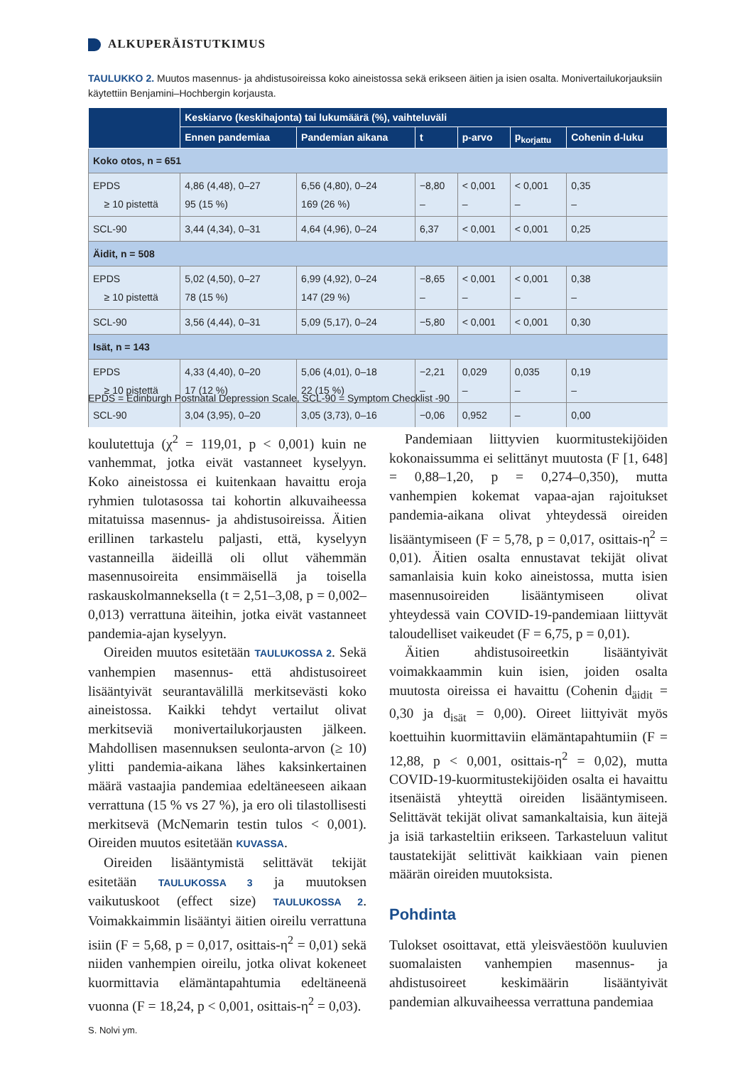ALKUPERÄISTUTKIMUS
TAULUKKO 2. Muutos masennus- ja ahdistusoireissa koko aineistossa sekä erikseen äitien ja isien osalta. Monivertailukorjauksiin käytettiin Benjamini–Hochbergin korjausta.
| | Keskiarvo (keskihajonta) tai lukumäärä (%), vaihteluväli | | | | | |
| --- | --- | --- | --- | --- | --- | --- |
| | Ennen pandemiaa | Pandemian aikana | t | p-arvo | p<sub>korjattu</sub> | Cohenin d-luku |
| Koko otos, n = 651 | | | | | | |
| EPDS ≥ 10 pistettä | 4,86 (4,48), 0–27 95 (15 %) | 6,56 (4,80), 0–24 169 (26 %) | −8,80 – | < 0,001 – | < 0,001 – | 0,35 – |
| SCL-90 | 3,44 (4,34), 0–31 | 4,64 (4,96), 0–24 | 6,37 | < 0,001 | < 0,001 | 0,25 |
| Äidit, n = 508 | | | | | | |
| EPDS ≥ 10 pistettä | 5,02 (4,50), 0–27 78 (15 %) | 6,99 (4,92), 0–24 147 (29 %) | −8,65 – | < 0,001 – | < 0,001 – | 0,38 – |
| SCL-90 | 3,56 (4,44), 0–31 | 5,09 (5,17), 0–24 | −5,80 | < 0,001 | < 0,001 | 0,30 |
| Isät, n = 143 | | | | | | |
| EPDS ≥ 10 pistettä | 4,33 (4,40), 0–20 17 (12 %) | 5,06 (4,01), 0–18 22 (15 %) | −2,21 – | 0,029 – | 0,035 – | 0,19 – |
| SCL-90 | 3,04 (3,95), 0–20 | 3,05 (3,73), 0–16 | −0,06 | 0,952 | – | 0,00 |
EPDS = Edinburgh Postnatal Depression Scale, SCL-90 = Symptom Checklist -90
koulutettuja (χ<sup>2</sup> = 119,01, p < 0,001) kuin ne vanhemmat, jotka eivät vastanneet kyselyyn. Koko aineistossa ei kuitenkaan havaittu eroja ryhmien tulotasossa tai kohortin alkuvaiheessa mitatuissa masennus- ja ahdistusoireissa. Äitien erillinen tarkastelu paljasti, että, kyselyyn vastanneilla äideillä oli ollut vähemmän masennusoireita ensimmäisellä ja toisella raskauskolmanneksella (t = 2,51–3,08, p = 0,002–0,013) verrattuna äiteihin, jotka eivät vastanneet pandemia-ajan kyselyyn.
Oireiden muutos esitetään TAULUKOSSA 2. Sekä vanhempien masennus- että ahdistusoireet lisääntyivät seurantavälillä merkitsevästi koko aineistossa. Kaikki tehdyt vertailut olivat merkitseviä monivertailukorjausten jälkeen. Mahdollisen masennuksen seulonta-arvon (≥ 10) ylitti pandemia-aikana lähes kaksinkertainen määrä vastaajia pandemiaa edeltäneeseen aikaan verrattuna (15 % vs 27 %), ja ero oli tilastollisesti merkitsevä (McNemarin testin tulos < 0,001). Oireiden muutos esitetään KUVASSA.
Oireiden lisääntymistä selittävät tekijät esitetään TAULUKOSSA 3 ja muutoksen vaikutuskoot (effect size) TAULUKOSSA 2. Voimakkaimmin lisääntyi äitien oireilu verrattuna isiin (F = 5,68, p = 0,017, osittais-η<sup>2</sup> = 0,01) sekä niiden vanhempien oireilu, jotka olivat kokeneet kuormittavia elämäntapahtumia edeltäneenä vuonna (F = 18,24, p < 0,001, osittais-η<sup>2</sup> = 0,03).
Pandemiaan liittyvien kuormitustekijöiden kokonaissumma ei selittänyt muutosta (F [1, 648] = 0,88–1,20, p = 0,274–0,350), mutta vanhempien kokemat vapaa-ajan rajoitukset pandemia-aikana olivat yhteydessä oireiden lisääntymiseen (F = 5,78, p = 0,017, osittais-η<sup>2</sup> = 0,01). Äitien osalta ennustavat tekijät olivat samanlaisia kuin koko aineistossa, mutta isien masennusoireiden lisääntymiseen olivat yhteydessä vain COVID-19-pandemiaan liittyvät taloudelliset vaikeudet (F = 6,75, p = 0,01).
Äitien ahdistusoireetkin lisääntyivät voimakkaammin kuin isien, joiden osalta muutosta oireissa ei havaittu (Cohenin d<sub>äidit</sub> = 0,30 ja d<sub>isät</sub> = 0,00). Oireet liittyivät myös koettuihin kuormittaviin elämäntapahtumiin (F = 12,88, p < 0,001, osittais-η<sup>2</sup> = 0,02), mutta COVID-19-kuormitustekijöiden osalta ei havaittu itsenäistä yhteyttä oireiden lisääntymiseen. Selittävät tekijät olivat samankaltaisia, kun äitejä ja isiä tarkasteltiin erikseen. Tarkasteluun valitut taustatekijät selittivät kaikkiaan vain pienen määrän oireiden muutoksista.
Pohdinta
Tulokset osoittavat, että yleisväestöön kuuluvien suomalaisten vanhempien masennus- ja ahdistusoireet keskimäärin lisääntyivät pandemian alkuvaiheessa verrattuna pandemiaa
S. Nolvi ym.